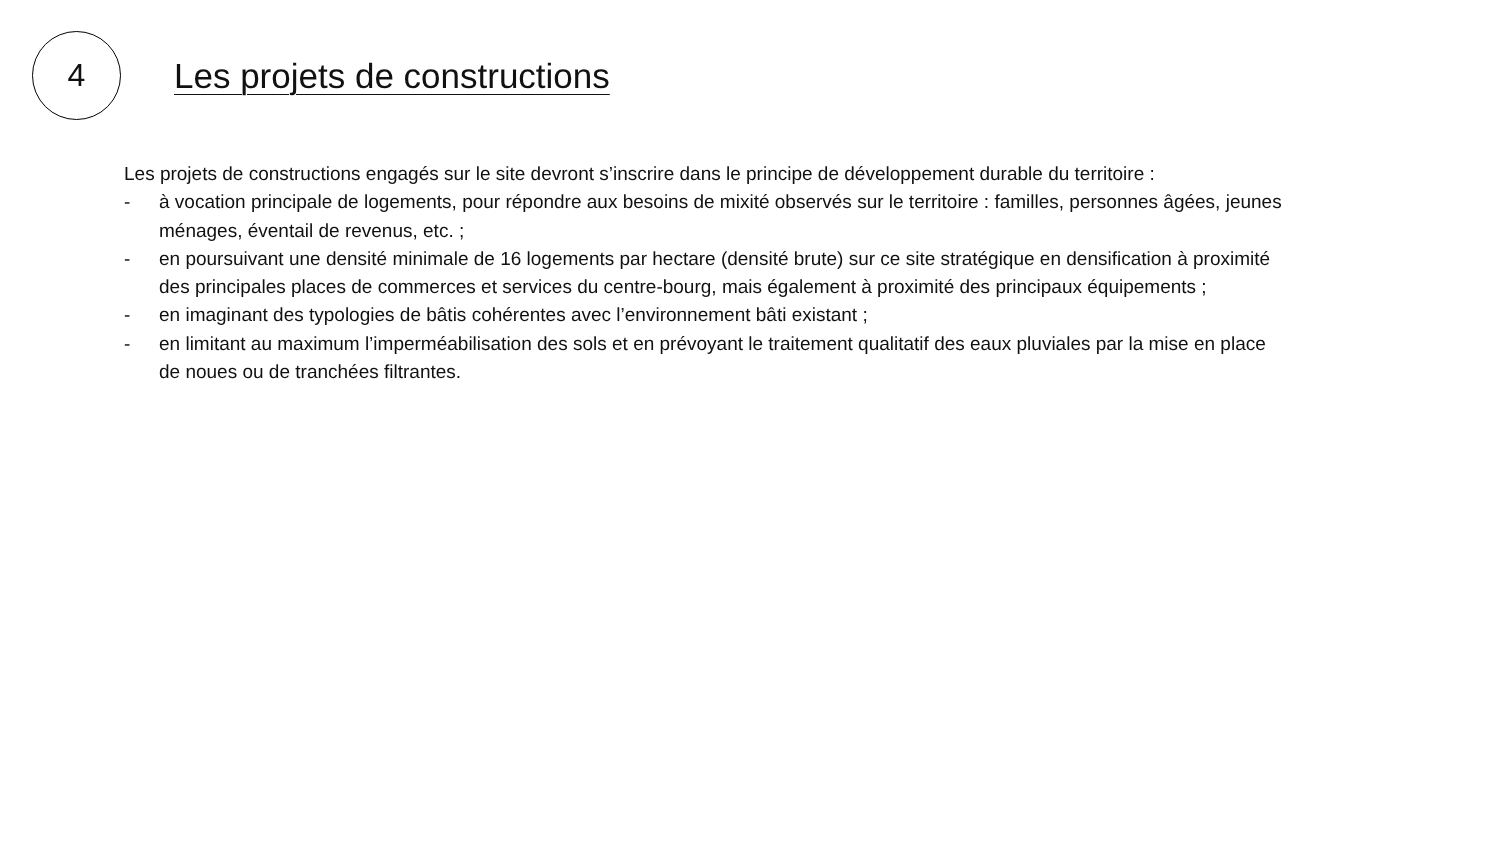4
Les projets de constructions
Les projets de constructions engagés sur le site devront s’inscrire dans le principe de développement durable du territoire :
- à vocation principale de logements, pour répondre aux besoins de mixité observés sur le territoire : familles, personnes âgées, jeunes ménages, éventail de revenus, etc. ;
- en poursuivant une densité minimale de 16 logements par hectare (densité brute) sur ce site stratégique en densification à proximité des principales places de commerces et services du centre-bourg, mais également à proximité des principaux équipements ;
- en imaginant des typologies de bâtis cohérentes avec l’environnement bâti existant ;
- en limitant au maximum l’imperméabilisation des sols et en prévoyant le traitement qualitatif des eaux pluviales par la mise en place de noues ou de tranchées filtrantes.